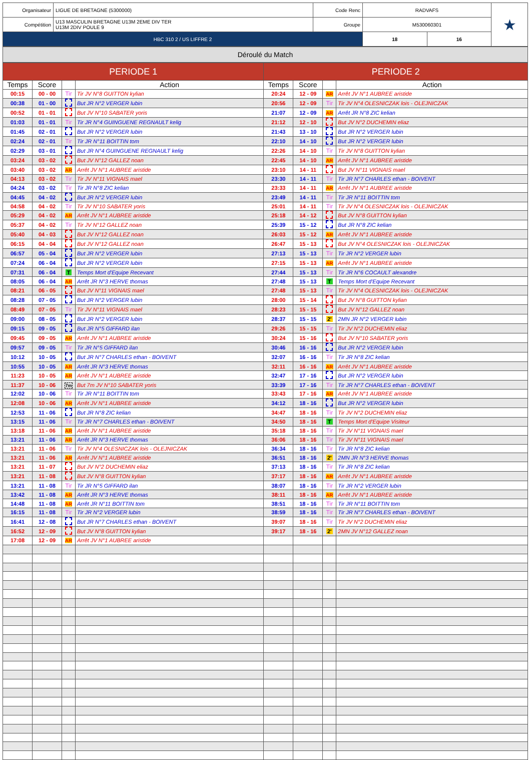| Organisateur | LIGUE DE BRETAGNE (5300000) | Code Renc | RADVAFS | | ★ |
| Compétition | U13 MASCULIN BRETAGNE U13M 2EME DIV TER U13M 2DIV POULE 9 | Groupe | M530060301 | | |
| HBC 310 2 / US LIFFRE 2 | | | 18 | 16 | |
Déroulé du Match
| PERIODE 1 | | | | PERIODE 2 | | | |
| --- | --- | --- | --- | --- | --- | --- | --- |
| Temps | Score | | Action | Temps | Score | | Action |
| 00:15 | 00 - 00 | Tir | Tir JV N°8 GUITTON kylian | 20:24 | 12 - 09 | AR | Arrêt JV N°1 AUBREE aristide |
| 00:38 | 01 - 00 | | But JR N°2 VERGER lubin | 20:56 | 12 - 09 | Tir | Tir JV N°4 OLESNICZAK lois - OLEJNICZAK |
| 00:52 | 01 - 01 | | But JV N°10 SABATER yoris | 21:07 | 12 - 09 | AR | Arrêt JR N°8 ZIC kelian |
| 01:03 | 01 - 01 | Tir | Tir JR N°4 GUINGUENE REGNAULT kelig | 21:12 | 12 - 10 | | But JV N°2 DUCHEMIN eliaz |
| 01:45 | 02 - 01 | | But JR N°2 VERGER lubin | 21:43 | 13 - 10 | | But JR N°2 VERGER lubin |
| 02:24 | 02 - 01 | Tir | Tir JR N°11 BOITTIN tom | 22:10 | 14 - 10 | | But JR N°2 VERGER lubin |
| 02:29 | 03 - 01 | | But JR N°4 GUINGUENE REGNAULT kelig | 22:26 | 14 - 10 | Tir | Tir JV N°8 GUITTON kylian |
| 03:24 | 03 - 02 | | But JV N°12 GALLEZ noan | 22:45 | 14 - 10 | AR | Arrêt JV N°1 AUBREE aristide |
| 03:40 | 03 - 02 | AR | Arrêt JV N°1 AUBREE aristide | 23:10 | 14 - 11 | | But JV N°11 VIGNAIS mael |
| 04:13 | 03 - 02 | Tir | Tir JV N°11 VIGNAIS mael | 23:30 | 14 - 11 | Tir | Tir JR N°7 CHARLES ethan - BOIVENT |
| 04:24 | 03 - 02 | Tir | Tir JR N°8 ZIC kelian | 23:33 | 14 - 11 | AR | Arrêt JV N°1 AUBREE aristide |
| 04:45 | 04 - 02 | | But JR N°2 VERGER lubin | 23:49 | 14 - 11 | Tir | Tir JR N°11 BOITTIN tom |
| 04:58 | 04 - 02 | Tir | Tir JV N°10 SABATER yoris | 25:01 | 14 - 11 | Tir | Tir JV N°4 OLESNICZAK lois - OLEJNICZAK |
| 05:29 | 04 - 02 | AR | Arrêt JV N°1 AUBREE aristide | 25:18 | 14 - 12 | | But JV N°8 GUITTON kylian |
| 05:37 | 04 - 02 | Tir | Tir JV N°12 GALLEZ noan | 25:39 | 15 - 12 | | But JR N°8 ZIC kelian |
| 05:40 | 04 - 03 | | But JV N°12 GALLEZ noan | 26:03 | 15 - 12 | AR | Arrêt JV N°1 AUBREE aristide |
| 06:15 | 04 - 04 | | But JV N°12 GALLEZ noan | 26:47 | 15 - 13 | | But JV N°4 OLESNICZAK lois - OLEJNICZAK |
| 06:57 | 05 - 04 | | But JR N°2 VERGER lubin | 27:13 | 15 - 13 | Tir | Tir JR N°2 VERGER lubin |
| 07:24 | 06 - 04 | | But JR N°2 VERGER lubin | 27:15 | 15 - 13 | AR | Arrêt JV N°1 AUBREE aristide |
| 07:31 | 06 - 04 | T | Temps Mort d'Equipe Recevant | 27:44 | 15 - 13 | Tir | Tir JR N°6 COCAULT alexandre |
| 08:05 | 06 - 04 | AR | Arrêt JR N°3 HERVE thomas | 27:48 | 15 - 13 | T | Temps Mort d'Equipe Recevant |
| 08:21 | 06 - 05 | | But JV N°11 VIGNAIS mael | 27:48 | 15 - 13 | Tir | Tir JV N°4 OLESNICZAK lois - OLEJNICZAK |
| 08:28 | 07 - 05 | | But JR N°2 VERGER lubin | 28:00 | 15 - 14 | | But JV N°8 GUITTON kylian |
| 08:49 | 07 - 05 | Tir | Tir JV N°11 VIGNAIS mael | 28:23 | 15 - 15 | | But JV N°12 GALLEZ noan |
| 09:00 | 08 - 05 | | But JR N°2 VERGER lubin | 28:37 | 15 - 15 | 2' | 2MN JR N°2 VERGER lubin |
| 09:15 | 09 - 05 | | But JR N°5 GIFFARD ilan | 29:26 | 15 - 15 | Tir | Tir JV N°2 DUCHEMIN eliaz |
| 09:45 | 09 - 05 | AR | Arrêt JV N°1 AUBREE aristide | 30:24 | 15 - 16 | | But JV N°10 SABATER yoris |
| 09:57 | 09 - 05 | Tir | Tir JR N°5 GIFFARD ilan | 30:46 | 16 - 16 | | But JR N°2 VERGER lubin |
| 10:12 | 10 - 05 | | But JR N°7 CHARLES ethan - BOIVENT | 32:07 | 16 - 16 | Tir | Tir JR N°8 ZIC kelian |
| 10:55 | 10 - 05 | AR | Arrêt JR N°3 HERVE thomas | 32:11 | 16 - 16 | AR | Arrêt JV N°1 AUBREE aristide |
| 11:23 | 10 - 05 | AR | Arrêt JV N°1 AUBREE aristide | 32:47 | 17 - 16 | | But JR N°2 VERGER lubin |
| 11:37 | 10 - 06 | 7m | But 7m JV N°10 SABATER yoris | 33:39 | 17 - 16 | Tir | Tir JR N°7 CHARLES ethan - BOIVENT |
| 12:02 | 10 - 06 | Tir | Tir JR N°11 BOITTIN tom | 33:43 | 17 - 16 | AR | Arrêt JV N°1 AUBREE aristide |
| 12:08 | 10 - 06 | AR | Arrêt JV N°1 AUBREE aristide | 34:12 | 18 - 16 | | But JR N°2 VERGER lubin |
| 12:53 | 11 - 06 | | But JR N°8 ZIC kelian | 34:47 | 18 - 16 | Tir | Tir JV N°2 DUCHEMIN eliaz |
| 13:15 | 11 - 06 | Tir | Tir JR N°7 CHARLES ethan - BOIVENT | 34:50 | 18 - 16 | T | Temps Mort d'Equipe Visiteur |
| 13:18 | 11 - 06 | AR | Arrêt JV N°1 AUBREE aristide | 35:18 | 18 - 16 | Tir | Tir JV N°11 VIGNAIS mael |
| 13:21 | 11 - 06 | AR | Arrêt JR N°3 HERVE thomas | 36:06 | 18 - 16 | Tir | Tir JV N°11 VIGNAIS mael |
| 13:21 | 11 - 06 | Tir | Tir JV N°4 OLESNICZAK lois - OLEJNICZAK | 36:34 | 18 - 16 | Tir | Tir JR N°8 ZIC kelian |
| 13:21 | 11 - 06 | AR | Arrêt JV N°1 AUBREE aristide | 36:51 | 18 - 16 | 2' | 2MN JR N°3 HERVE thomas |
| 13:21 | 11 - 07 | | But JV N°2 DUCHEMIN eliaz | 37:13 | 18 - 16 | Tir | Tir JR N°8 ZIC kelian |
| 13:21 | 11 - 08 | | But JV N°8 GUITTON kylian | 37:17 | 18 - 16 | AR | Arrêt JV N°1 AUBREE aristide |
| 13:21 | 11 - 08 | Tir | Tir JR N°5 GIFFARD ilan | 38:07 | 18 - 16 | Tir | Tir JR N°2 VERGER lubin |
| 13:42 | 11 - 08 | AR | Arrêt JR N°3 HERVE thomas | 38:11 | 18 - 16 | AR | Arrêt JV N°1 AUBREE aristide |
| 14:48 | 11 - 08 | AR | Arrêt JR N°11 BOITTIN tom | 38:51 | 18 - 16 | Tir | Tir JR N°11 BOITTIN tom |
| 16:15 | 11 - 08 | Tir | Tir JR N°2 VERGER lubin | 38:59 | 18 - 16 | Tir | Tir JR N°7 CHARLES ethan - BOIVENT |
| 16:41 | 12 - 08 | | But JR N°7 CHARLES ethan - BOIVENT | 39:07 | 18 - 16 | Tir | Tir JV N°2 DUCHEMIN eliaz |
| 16:52 | 12 - 09 | | But JV N°8 GUITTON kylian | 39:17 | 18 - 16 | 2' | 2MN JV N°12 GALLEZ noan |
| 17:08 | 12 - 09 | AR | Arrêt JV N°1 AUBREE aristide | | | | |